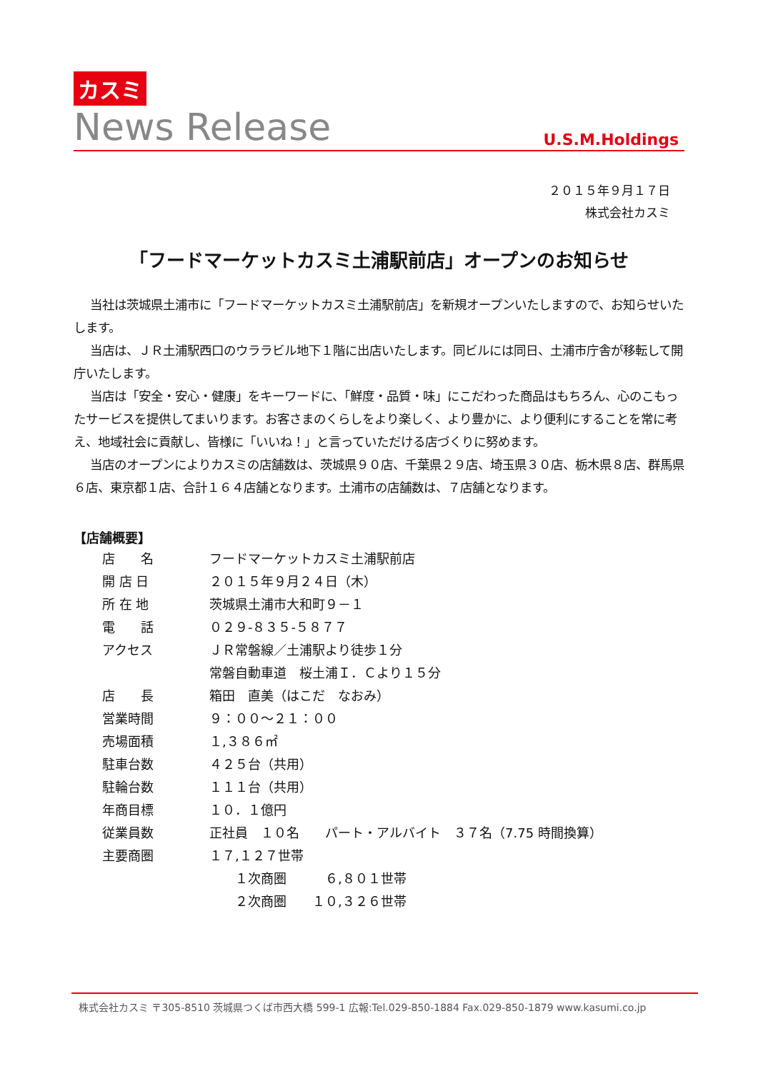カスミ
News Release U.S.M.Holdings
２０１５年９月１７日
株式会社カスミ
「フードマーケットカスミ土浦駅前店」オープンのお知らせ
当社は茨城県土浦市に「フードマーケットカスミ土浦駅前店」を新規オープンいたしますので、お知らせいたします。
当店は、ＪＲ土浦駅西口のウララビル地下１階に出店いたします。同ビルには同日、土浦市庁舎が移転して開庁いたします。
当店は「安全・安心・健康」をキーワードに、「鮮度・品質・味」にこだわった商品はもちろん、心のこもったサービスを提供してまいります。お客さまのくらしをより楽しく、より豊かに、より便利にすることを常に考え、地域社会に貢献し、皆様に「いいね！」と言っていただける店づくりに努めます。
当店のオープンによりカスミの店舗数は、茨城県９０店、千葉県２９店、埼玉県３０店、栃木県８店、群馬県６店、東京都１店、合計１６４店舗となります。土浦市の店舗数は、７店舗となります。
【店舗概要】
| 店 名 | フードマーケットカスミ土浦駅前店 |
| 開 店 日 | ２０１５年９月２４日（木） |
| 所 在 地 | 茨城県土浦市大和町９－１ |
| 電 話 | ０２９-８３５-５８７７ |
| アクセス | ＪＲ常磐線／土浦駅より徒歩１分 |
| | 常磐自動車道 桜土浦Ｉ．Ｃより１５分 |
| 店 長 | 箱田 直美（はこだ なおみ） |
| 営業時間 | ９：００～２１：００ |
| 売場面積 | １,３８６㎡ |
| 駐車台数 | ４２５台（共用） |
| 駐輪台数 | １１１台（共用） |
| 年商目標 | １０．１億円 |
| 従業員数 | 正社員 １０名 パート・アルバイト ３７名（7.75 時間換算） |
| 主要商圏 | １７,１２７世帯 |
| | １次商圏 ６,８０１世帯 |
| | ２次商圏 １０,３２６世帯 |
株式会社カスミ 〒305-8510 茨城県つくば市西大橋 599-1 広報:Tel.029-850-1884 Fax.029-850-1879 www.kasumi.co.jp